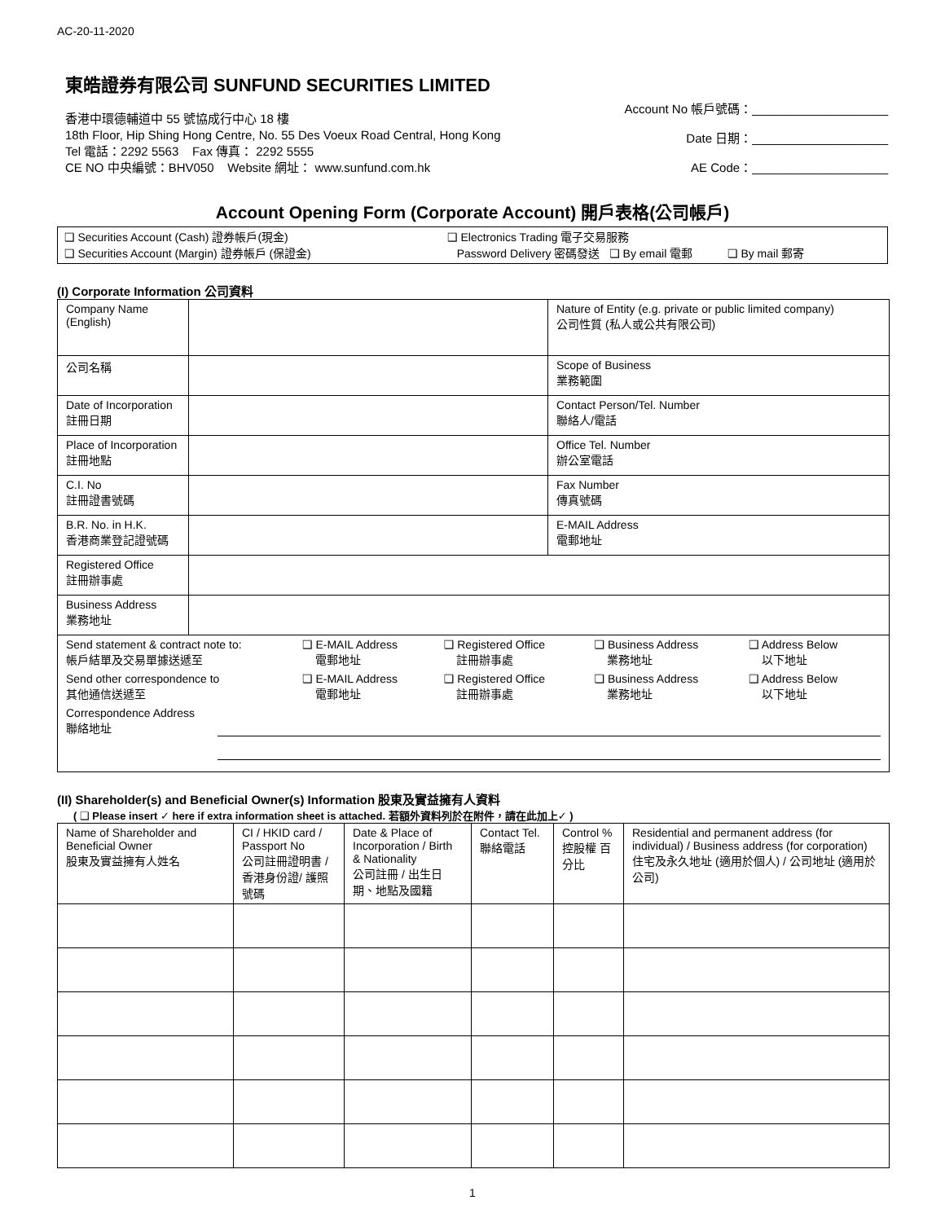AC-20-11-2020
東皓證券有限公司 SUNFUND SECURITIES LIMITED
香港中環德輔道中 55 號協成行中心 18 樓
18th Floor, Hip Shing Hong Centre, No. 55 Des Voeux Road Central, Hong Kong
Tel 電話：2292 5563 Fax 傳真： 2292 5555
CE NO 中央編號：BHV050 Website 網址： www.sunfund.com.hk
Account No 帳戶號碼：____________________
Date 日期：____________________
AE Code：____________________
Account Opening Form (Corporate Account) 開戶表格(公司帳戶)
❑ Securities Account (Cash) 證券帳戶(現金)
❑ Securities Account (Margin) 證券帳戶 (保證金)
❑ Electronics Trading 電子交易服務
Password Delivery 密碼發送 ❑ By email 電郵 ❑ By mail 郵寄
(I) Corporate Information 公司資料
| Company Name (English) | | Nature of Entity (e.g. private or public limited company) 公司性質 (私人或公共有限公司) |
| 公司名稱 | | Scope of Business 業務範圍 |
| Date of Incorporation 註冊日期 | | Contact Person/Tel. Number 聯絡人/電話 |
| Place of Incorporation 註冊地點 | | Office Tel. Number 辦公室電話 |
| C.I. No 註冊證書號碼 | | Fax Number 傳真號碼 |
| B.R. No. in H.K. 香港商業登記證號碼 | | E-MAIL Address 電郵地址 |
| Registered Office 註冊辦事處 | | |
| Business Address 業務地址 | | |
| / Send statement & contract note to: 帳戶結單及交易單據送遞至 / ❑ E-MAIL Address 電郵地址 / ❑ Registered Office 註冊辦事處 / ❑ Business Address 業務地址 / ❑ Address Below 以下地址 / / Send other correspondence to 其他通信送遞至 / ❑ E-MAIL Address 電郵地址 / ❑ Registered Office 註冊辦事處 / ❑ Business Address 業務地址 / ❑ Address Below 以下地址 / Correspondence Address 聯絡地址 | | |
(II) Shareholder(s) and Beneficial Owner(s) Information 股東及實益擁有人資料
( ❑ Please insert ✓ here if extra information sheet is attached. 若額外資料列於在附件，請在此加上✓ )
| Name of Shareholder and Beneficial Owner 股東及實益擁有人姓名 | CI / HKID card / Passport No 公司註冊證明書 / 香港身份證/ 護照號碼 | Date & Place of Incorporation / Birth & Nationality 公司註冊 / 出生日期、地點及國籍 | Contact Tel. 聯絡電話 | Control % 控股權 百分比 | Residential and permanent address (for individual) / Business address (for corporation) 住宅及永久地址 (適用於個人) / 公司地址 (適用於公司) |
1